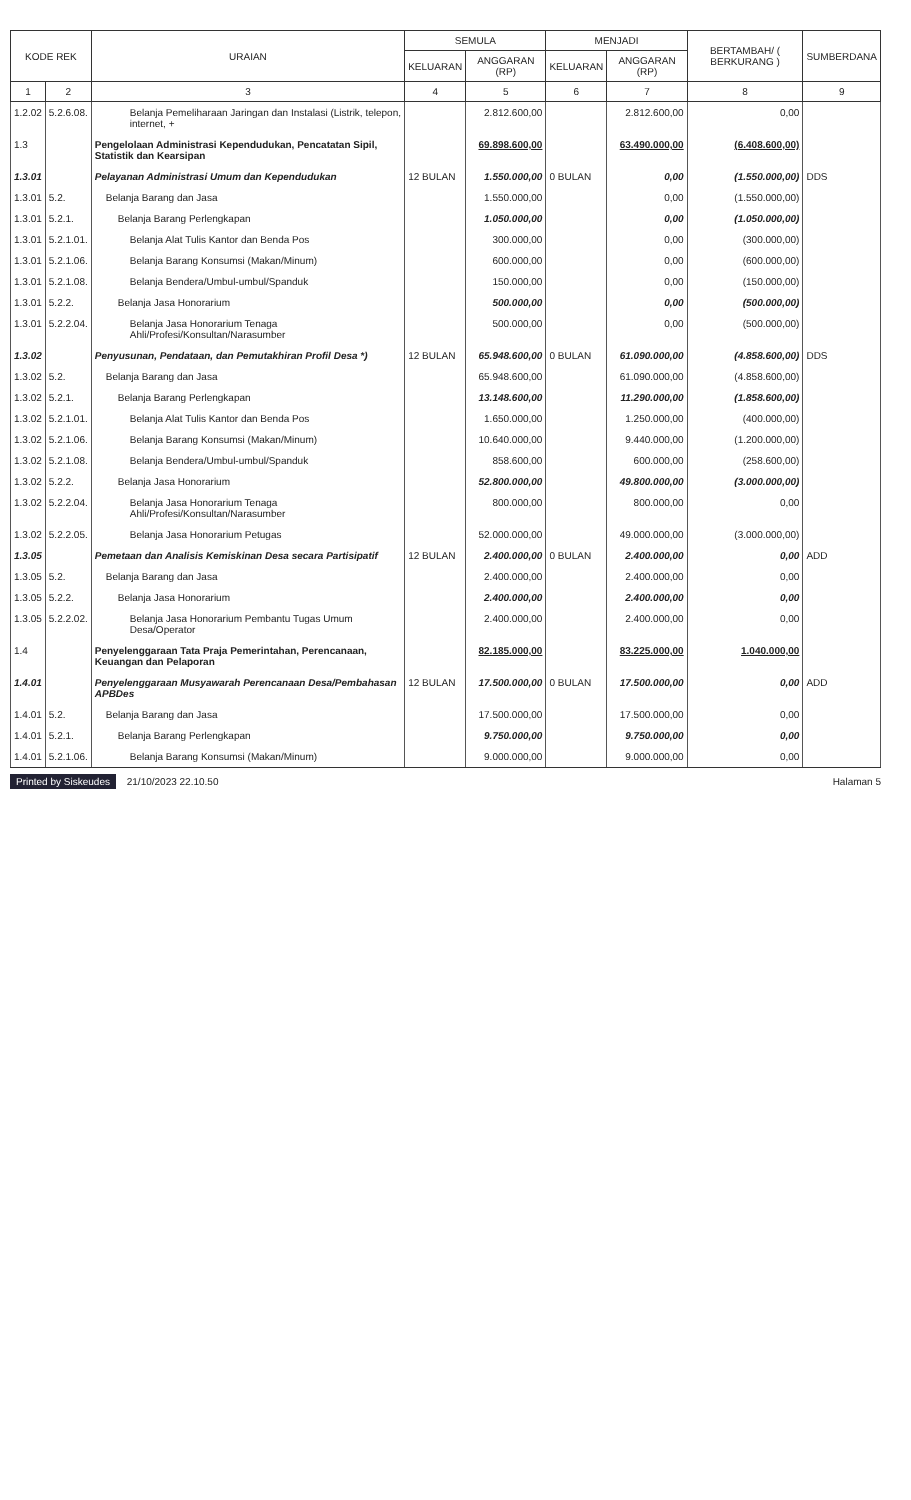| KODE REK | | URAIAN | SEMULA | | MENJADI | | BERTAMBAH/ ( BERKURANG ) | SUMBERDANA |
| --- | --- | --- | --- | --- | --- | --- | --- | --- |
| | | | KELUARAN | ANGGARAN (RP) | KELUARAN | ANGGARAN (RP) | | |
| 1 | 2 | 3 | 4 | 5 | 6 | 7 | 8 | 9 |
| 1.2.02 | 5.2.6.08. | Belanja Pemeliharaan Jaringan dan Instalasi (Listrik, telepon, internet, + | | 2.812.600,00 | | 2.812.600,00 | 0,00 | |
| 1.3 | | Pengelolaan Administrasi Kependudukan, Pencatatan Sipil, Statistik dan Kearsipan | | 69.898.600,00 | | 63.490.000,00 | (6.408.600,00) | |
| 1.3.01 | | Pelayanan Administrasi Umum dan Kependudukan | 12 BULAN | 1.550.000,00 | 0 BULAN | 0,00 | (1.550.000,00) | DDS |
| 1.3.01 | 5.2. | Belanja Barang dan Jasa | | 1.550.000,00 | | 0,00 | (1.550.000,00) | |
| 1.3.01 | 5.2.1. | Belanja Barang Perlengkapan | | 1.050.000,00 | | 0,00 | (1.050.000,00) | |
| 1.3.01 | 5.2.1.01. | Belanja Alat Tulis Kantor dan Benda Pos | | 300.000,00 | | 0,00 | (300.000,00) | |
| 1.3.01 | 5.2.1.06. | Belanja Barang Konsumsi (Makan/Minum) | | 600.000,00 | | 0,00 | (600.000,00) | |
| 1.3.01 | 5.2.1.08. | Belanja Bendera/Umbul-umbul/Spanduk | | 150.000,00 | | 0,00 | (150.000,00) | |
| 1.3.01 | 5.2.2. | Belanja Jasa Honorarium | | 500.000,00 | | 0,00 | (500.000,00) | |
| 1.3.01 | 5.2.2.04. | Belanja Jasa Honorarium Tenaga Ahli/Profesi/Konsultan/Narasumber | | 500.000,00 | | 0,00 | (500.000,00) | |
| 1.3.02 | | Penyusunan, Pendataan, dan Pemutakhiran Profil Desa *) | 12 BULAN | 65.948.600,00 | 0 BULAN | 61.090.000,00 | (4.858.600,00) | DDS |
| 1.3.02 | 5.2. | Belanja Barang dan Jasa | | 65.948.600,00 | | 61.090.000,00 | (4.858.600,00) | |
| 1.3.02 | 5.2.1. | Belanja Barang Perlengkapan | | 13.148.600,00 | | 11.290.000,00 | (1.858.600,00) | |
| 1.3.02 | 5.2.1.01. | Belanja Alat Tulis Kantor dan Benda Pos | | 1.650.000,00 | | 1.250.000,00 | (400.000,00) | |
| 1.3.02 | 5.2.1.06. | Belanja Barang Konsumsi (Makan/Minum) | | 10.640.000,00 | | 9.440.000,00 | (1.200.000,00) | |
| 1.3.02 | 5.2.1.08. | Belanja Bendera/Umbul-umbul/Spanduk | | 858.600,00 | | 600.000,00 | (258.600,00) | |
| 1.3.02 | 5.2.2. | Belanja Jasa Honorarium | | 52.800.000,00 | | 49.800.000,00 | (3.000.000,00) | |
| 1.3.02 | 5.2.2.04. | Belanja Jasa Honorarium Tenaga Ahli/Profesi/Konsultan/Narasumber | | 800.000,00 | | 800.000,00 | 0,00 | |
| 1.3.02 | 5.2.2.05. | Belanja Jasa Honorarium Petugas | | 52.000.000,00 | | 49.000.000,00 | (3.000.000,00) | |
| 1.3.05 | | Pemetaan dan Analisis Kemiskinan Desa secara Partisipatif | 12 BULAN | 2.400.000,00 | 0 BULAN | 2.400.000,00 | 0,00 | ADD |
| 1.3.05 | 5.2. | Belanja Barang dan Jasa | | 2.400.000,00 | | 2.400.000,00 | 0,00 | |
| 1.3.05 | 5.2.2. | Belanja Jasa Honorarium | | 2.400.000,00 | | 2.400.000,00 | 0,00 | |
| 1.3.05 | 5.2.2.02. | Belanja Jasa Honorarium Pembantu Tugas Umum Desa/Operator | | 2.400.000,00 | | 2.400.000,00 | 0,00 | |
| 1.4 | | Penyelenggaraan Tata Praja Pemerintahan, Perencanaan, Keuangan dan Pelaporan | | 82.185.000,00 | | 83.225.000,00 | 1.040.000,00 | |
| 1.4.01 | | Penyelenggaraan Musyawarah Perencanaan Desa/Pembahasan APBDes | 12 BULAN | 17.500.000,00 | 0 BULAN | 17.500.000,00 | 0,00 | ADD |
| 1.4.01 | 5.2. | Belanja Barang dan Jasa | | 17.500.000,00 | | 17.500.000,00 | 0,00 | |
| 1.4.01 | 5.2.1. | Belanja Barang Perlengkapan | | 9.750.000,00 | | 9.750.000,00 | 0,00 | |
| 1.4.01 | 5.2.1.06. | Belanja Barang Konsumsi (Makan/Minum) | | 9.000.000,00 | | 9.000.000,00 | 0,00 | |
Printed by Siskeudes 21/10/2023 22.10.50
Halaman 5